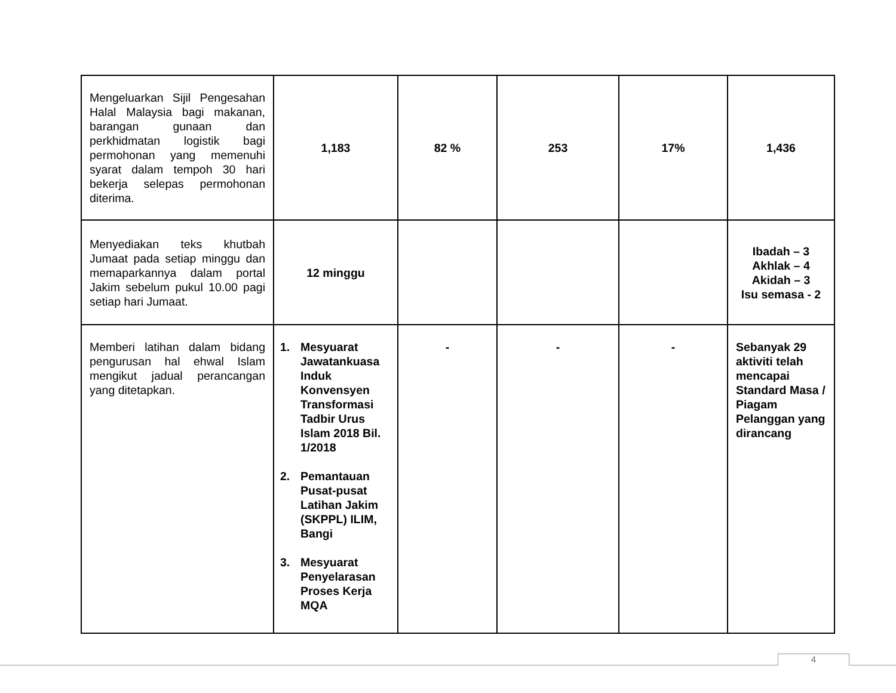| Mengeluarkan Sijil Pengesahan Halal Malaysia bagi makanan, barangan gunaan dan perkhidmatan logistik bagi permohonan yang memenuhi syarat dalam tempoh 30 hari bekerja selepas permohonan diterima. | 1,183 | 82 % | 253 | 17% | 1,436 |
| Menyediakan teks khutbah Jumaat pada setiap minggu dan memaparkannya dalam portal Jakim sebelum pukul 10.00 pagi setiap hari Jumaat. | 12 minggu | | | | Ibadah – 3 Akhlak – 4 Akidah – 3 Isu semasa - 2 |
| Memberi latihan dalam bidang pengurusan hal ehwal Islam mengikut jadual perancangan yang ditetapkan. | 1. Mesyuarat Jawatankuasa Induk Konvensyen Transformasi Tadbir Urus Islam 2018 Bil. 1/2018 2. Pemantauan Pusat-pusat Latihan Jakim (SKPPL) ILIM, Bangi 3. Mesyuarat Penyelarasan Proses Kerja MQA | - | - | - | Sebanyak 29 aktiviti telah mencapai Standard Masa / Piagam Pelanggan yang dirancang |
4